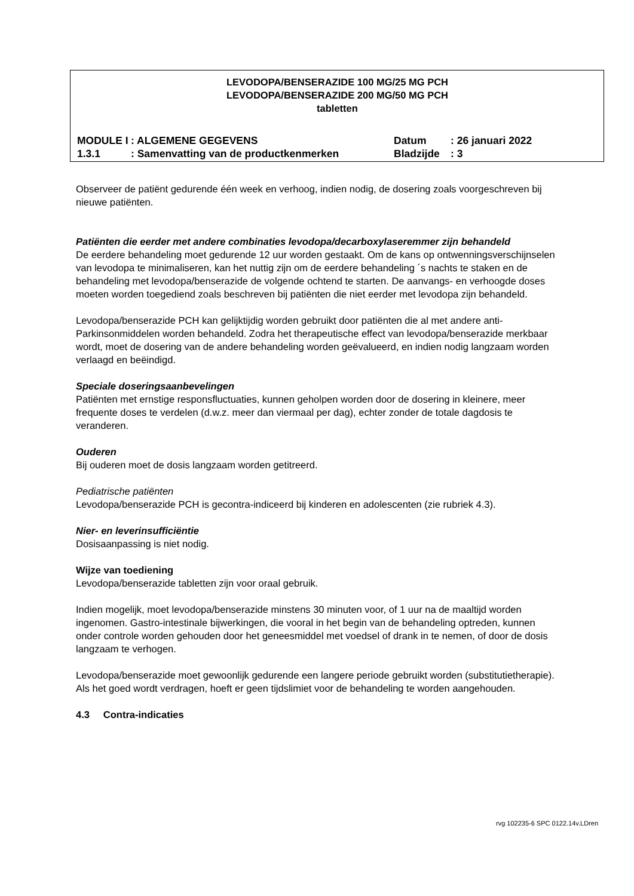LEVODOPA/BENSERAZIDE 100 MG/25 MG PCH
LEVODOPA/BENSERAZIDE 200 MG/50 MG PCH
tabletten
| MODULE I | : ALGEMENE GEGEVENS | Datum | : 26 januari 2022 |
| 1.3.1 | : Samenvatting van de productkenmerken | Bladzijde | : 3 |
Observeer de patiënt gedurende één week en verhoog, indien nodig, de dosering zoals voorgeschreven bij nieuwe patiënten.
Patiënten die eerder met andere combinaties levodopa/decarboxylaseremmer zijn behandeld
De eerdere behandeling moet gedurende 12 uur worden gestaakt. Om de kans op ontwenningsverschijnselen van levodopa te minimaliseren, kan het nuttig zijn om de eerdere behandeling ´s nachts te staken en de behandeling met levodopa/benserazide de volgende ochtend te starten. De aanvangs- en verhoogde doses moeten worden toegediend zoals beschreven bij patiënten die niet eerder met levodopa zijn behandeld.
Levodopa/benserazide PCH kan gelijktijdig worden gebruikt door patiënten die al met andere anti-Parkinsonmiddelen worden behandeld. Zodra het therapeutische effect van levodopa/benserazide merkbaar wordt, moet de dosering van de andere behandeling worden geëvalueerd, en indien nodig langzaam worden verlaagd en beëindigd.
Speciale doseringsaanbevelingen
Patiënten met ernstige responsfluctuaties, kunnen geholpen worden door de dosering in kleinere, meer frequente doses te verdelen (d.w.z. meer dan viermaal per dag), echter zonder de totale dagdosis te veranderen.
Ouderen
Bij ouderen moet de dosis langzaam worden getitreerd.
Pediatrische patiënten
Levodopa/benserazide PCH is gecontra-indiceerd bij kinderen en adolescenten (zie rubriek 4.3).
Nier- en leverinsufficiëntie
Dosisaanpassing is niet nodig.
Wijze van toediening
Levodopa/benserazide tabletten zijn voor oraal gebruik.
Indien mogelijk, moet levodopa/benserazide minstens 30 minuten voor, of 1 uur na de maaltijd worden ingenomen. Gastro-intestinale bijwerkingen, die vooral in het begin van de behandeling optreden, kunnen onder controle worden gehouden door het geneesmiddel met voedsel of drank in te nemen, of door de dosis langzaam te verhogen.
Levodopa/benserazide moet gewoonlijk gedurende een langere periode gebruikt worden (substitutietherapie). Als het goed wordt verdragen, hoeft er geen tijdslimiet voor de behandeling te worden aangehouden.
4.3 Contra-indicaties
rvg 102235-6 SPC 0122.14v.LDren